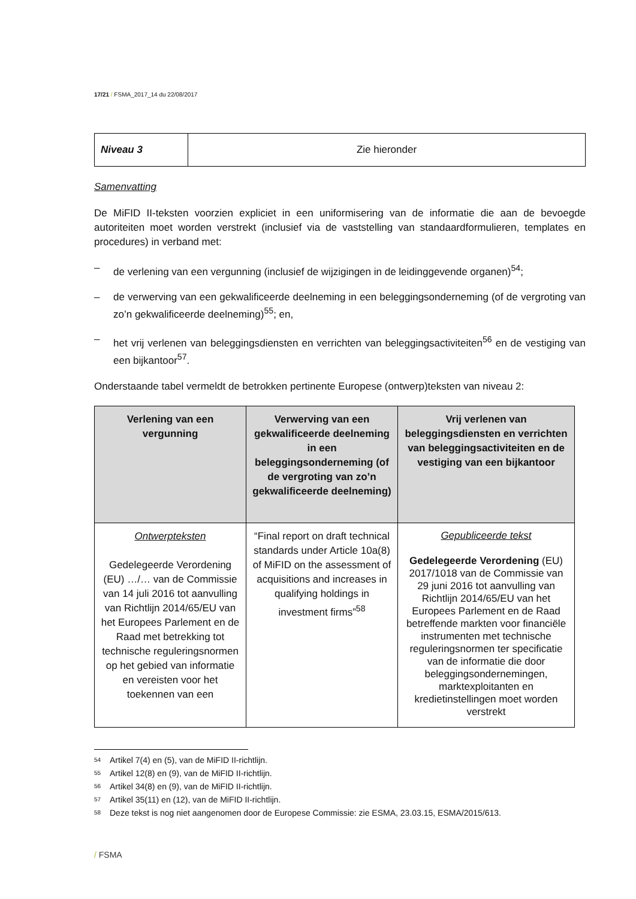17/21 / FSMA_2017_14 du 22/08/2017
| Niveau 3 | Zie hieronder |
Samenvatting
De MiFID II-teksten voorzien expliciet in een uniformisering van de informatie die aan de bevoegde autoriteiten moet worden verstrekt (inclusief via de vaststelling van standaardformulieren, templates en procedures) in verband met:
– de verlening van een vergunning (inclusief de wijzigingen in de leidinggevende organen)<sup>54</sup>;
– de verwerving van een gekwalificeerde deelneming in een beleggingsonderneming (of de vergroting van zo’n gekwalificeerde deelneming)<sup>55</sup>; en,
– het vrij verlenen van beleggingsdiensten en verrichten van beleggingsactiviteiten<sup>56</sup> en de vestiging van een bijkantoor<sup>57</sup>.
Onderstaande tabel vermeldt de betrokken pertinente Europese (ontwerp)teksten van niveau 2:
| Verlening van een vergunning | Verwerving van een gekwalificeerde deelneming in een beleggingsonderneming (of de vergroting van zo’n gekwalificeerde deelneming) | Vrij verlenen van beleggingsdiensten en verrichten van beleggingsactiviteiten en de vestiging van een bijkantoor |
| --- | --- | --- |
| Ontwerpteksten Gedelegeerde Verordening (EU) …/… van de Commissie van 14 juli 2016 tot aanvulling van Richtlijn 2014/65/EU van het Europees Parlement en de Raad met betrekking tot technische reguleringsnormen op het gebied van informatie en vereisten voor het toekennen van een | “Final report on draft technical standards under Article 10a(8) of MiFID on the assessment of acquisitions and increases in qualifying holdings in investment firms”<sup>58</sup> | Gepubliceerde tekst Gedelegeerde Verordening (EU) 2017/1018 van de Commissie van 29 juni 2016 tot aanvulling van Richtlijn 2014/65/EU van het Europees Parlement en de Raad betreffende markten voor financiële instrumenten met technische reguleringsnormen ter specificatie van de informatie die door beleggingsondernemingen, marktexploitanten en kredietinstellingen moet worden verstrekt |
54 Artikel 7(4) en (5), van de MiFID II-richtlijn.
55 Artikel 12(8) en (9), van de MiFID II-richtlijn.
56 Artikel 34(8) en (9), van de MiFID II-richtlijn.
57 Artikel 35(11) en (12), van de MiFID II-richtlijn.
58 Deze tekst is nog niet aangenomen door de Europese Commissie: zie ESMA, 23.03.15, ESMA/2015/613.
/ FSMA